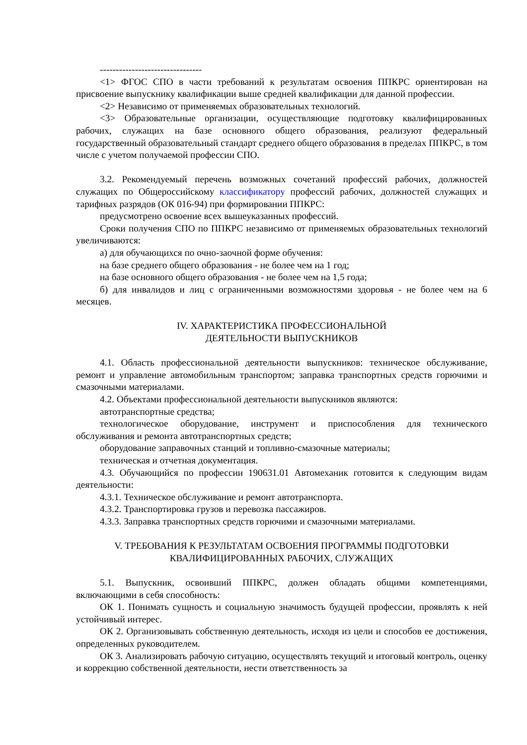--------------------------------
<1> ФГОС СПО в части требований к результатам освоения ППКРС ориентирован на присвоение выпускнику квалификации выше средней квалификации для данной профессии.
<2> Независимо от применяемых образовательных технологий.
<3> Образовательные организации, осуществляющие подготовку квалифицированных рабочих, служащих на базе основного общего образования, реализуют федеральный государственный образовательный стандарт среднего общего образования в пределах ППКРС, в том числе с учетом получаемой профессии СПО.
3.2. Рекомендуемый перечень возможных сочетаний профессий рабочих, должностей служащих по Общероссийскому классификатору профессий рабочих, должностей служащих и тарифных разрядов (ОК 016-94) при формировании ППКРС:
предусмотрено освоение всех вышеуказанных профессий.
Сроки получения СПО по ППКРС независимо от применяемых образовательных технологий увеличиваются:
а) для обучающихся по очно-заочной форме обучения:
на базе среднего общего образования - не более чем на 1 год;
на базе основного общего образования - не более чем на 1,5 года;
б) для инвалидов и лиц с ограниченными возможностями здоровья - не более чем на 6 месяцев.
IV. ХАРАКТЕРИСТИКА ПРОФЕССИОНАЛЬНОЙ
ДЕЯТЕЛЬНОСТИ ВЫПУСКНИКОВ
4.1. Область профессиональной деятельности выпускников: техническое обслуживание, ремонт и управление автомобильным транспортом; заправка транспортных средств горючими и смазочными материалами.
4.2. Объектами профессиональной деятельности выпускников являются:
автотранспортные средства;
технологическое оборудование, инструмент и приспособления для технического обслуживания и ремонта автотранспортных средств;
оборудование заправочных станций и топливно-смазочные материалы;
техническая и отчетная документация.
4.3. Обучающийся по профессии 190631.01 Автомеханик готовится к следующим видам деятельности:
4.3.1. Техническое обслуживание и ремонт автотранспорта.
4.3.2. Транспортировка грузов и перевозка пассажиров.
4.3.3. Заправка транспортных средств горючими и смазочными материалами.
V. ТРЕБОВАНИЯ К РЕЗУЛЬТАТАМ ОСВОЕНИЯ ПРОГРАММЫ ПОДГОТОВКИ
КВАЛИФИЦИРОВАННЫХ РАБОЧИХ, СЛУЖАЩИХ
5.1. Выпускник, освоивший ППКРС, должен обладать общими компетенциями, включающими в себя способность:
ОК 1. Понимать сущность и социальную значимость будущей профессии, проявлять к ней устойчивый интерес.
ОК 2. Организовывать собственную деятельность, исходя из цели и способов ее достижения, определенных руководителем.
ОК 3. Анализировать рабочую ситуацию, осуществлять текущий и итоговый контроль, оценку и коррекцию собственной деятельности, нести ответственность за